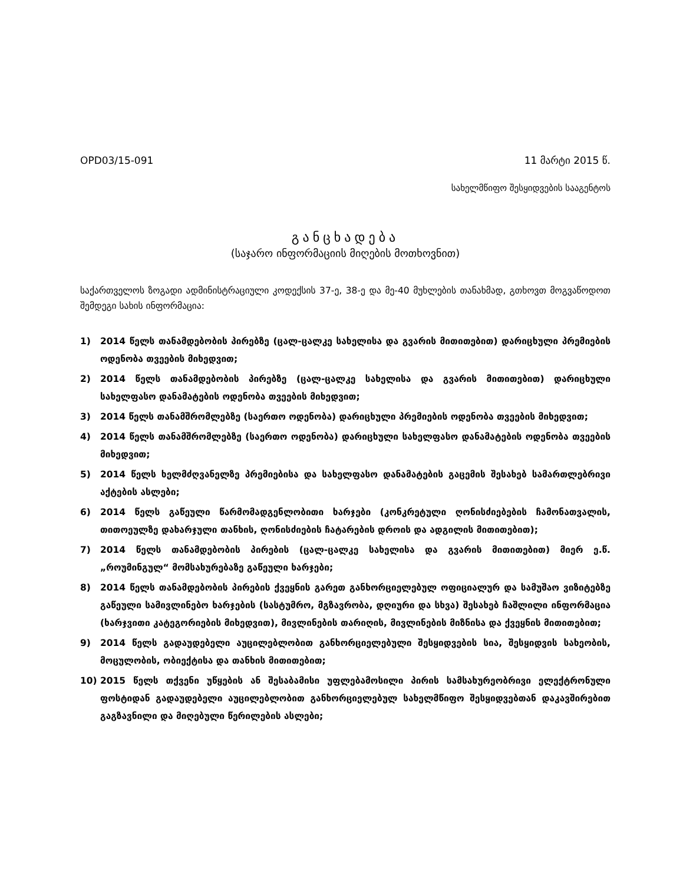OPD03/15-091 11 მარტი 2015 წ.
სახელმწიფო შესყიდვების სააგენტოს
განცხადება
(საჯარო ინფორმაციის მიღების მოთხოვნით)
საქართველოს ზოგადი ადმინისტრაციული კოდექსის 37-ე, 38-ე და მე-40 მუხლების თანახმად, გთხოვთ მოგვაწოდოთ შემდეგი სახის ინფორმაცია:
1) 2014 წელს თანამდებობის პირებზე (ცალ-ცალკე სახელისა და გვარის მითითებით) დარიცხული პრემიების ოდენობა თვეების მიხედვით;
2) 2014 წელს თანამდებობის პირებზე (ცალ-ცალკე სახელისა და გვარის მითითებით) დარიცხული სახელფასო დანამატების ოდენობა თვეების მიხედვით;
3) 2014 წელს თანამშრომლებზე (საერთო ოდენობა) დარიცხული პრემიების ოდენობა თვეების მიხედვით;
4) 2014 წელს თანამშრომლებზე (საერთო ოდენობა) დარიცხული სახელფასო დანამატების ოდენობა თვეების მიხედვით;
5) 2014 წელს ხელმძღვანელზე პრემიებისა და სახელფასო დანამატების გაცემის შესახებ სამართლებრივი აქტების ასლები;
6) 2014 წელს გაწეული წარმომადგენლობითი ხარჯები (კონკრეტული ღონისძიებების ჩამონათვალის, თითოეულზე დახარჯული თანხის, ღონისძიების ჩატარების დროის და ადგილის მითითებით);
7) 2014 წელს თანამდებობის პირების (ცალ-ცალკე სახელისა და გვარის მითითებით) მიერ ე.წ. „როუმინგულ“ მომსახურებაზე გაწეული ხარჯები;
8) 2014 წელს თანამდებობის პირების ქვეყნის გარეთ განხორციელებულ ოფიციალურ და სამუშაო ვიზიტებზე გაწეული სამივლინებო ხარჯების (სასტუმრო, მგზავრობა, დღიური და სხვა) შესახებ ჩაშლილი ინფორმაცია (ხარჯვითი კატეგორიების მიხედვით), მივლინების თარიღის, მივლინების მიზნისა და ქვეყნის მითითებით;
9) 2014 წელს გადაუდებელი აუცილებლობით განხორციელებული შესყიდვების სია, შესყიდვის სახეობის, მოცულობის, ობიექტისა და თანხის მითითებით;
10) 2015 წელს თქვენი უწყების ან შესაბამისი უფლებამოსილი პირის სამსახურეობრივი ელექტრონული ფოსტიდან გადაუდებელი აუცილებლობით განხორციელებულ სახელმწიფო შესყიდვებთან დაკავშირებით გაგზავნილი და მიღებული წერილების ასლები;